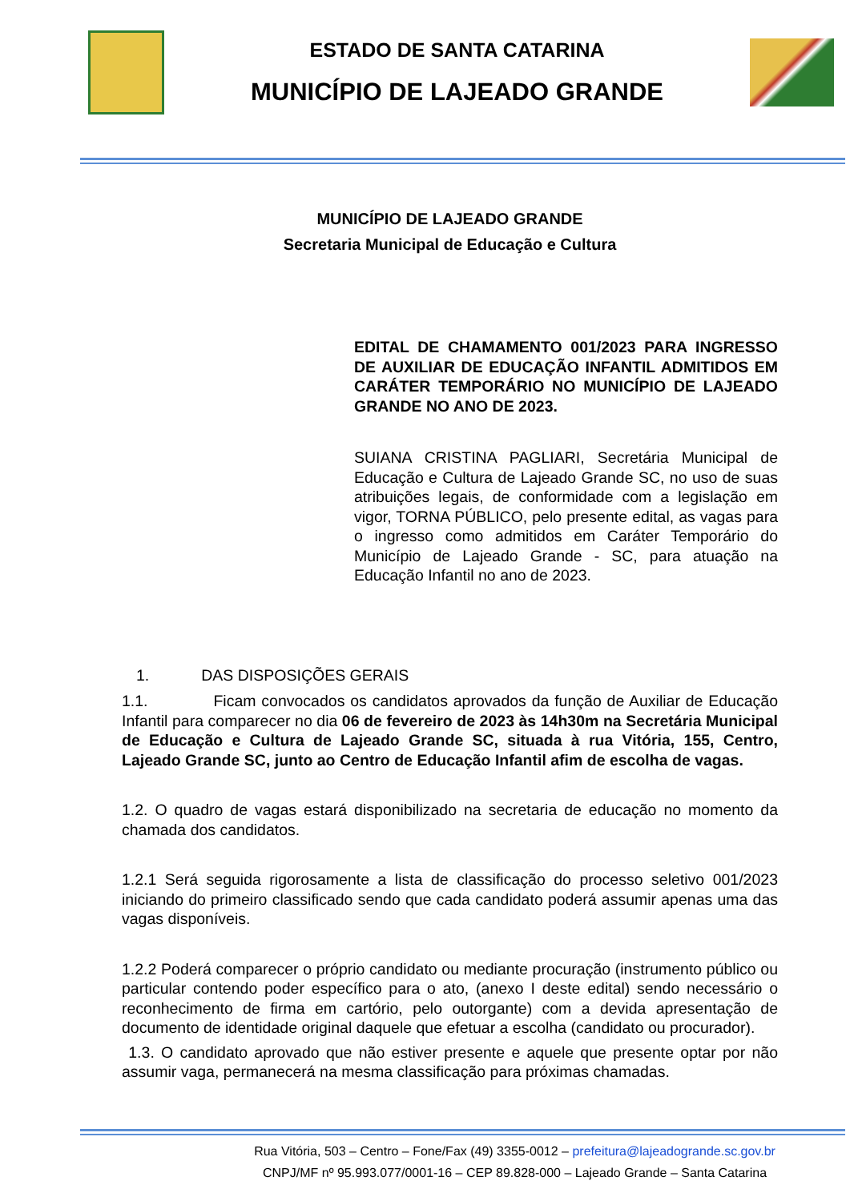ESTADO DE SANTA CATARINA
MUNICÍPIO DE LAJEADO GRANDE
MUNICÍPIO DE LAJEADO GRANDE
Secretaria Municipal de Educação e Cultura
EDITAL DE CHAMAMENTO 001/2023 PARA INGRESSO DE AUXILIAR DE EDUCAÇÃO INFANTIL ADMITIDOS EM CARÁTER TEMPORÁRIO NO MUNICÍPIO DE LAJEADO GRANDE NO ANO DE 2023.
SUIANA CRISTINA PAGLIARI, Secretária Municipal de Educação e Cultura de Lajeado Grande SC, no uso de suas atribuições legais, de conformidade com a legislação em vigor, TORNA PÚBLICO, pelo presente edital, as vagas para o ingresso como admitidos em Caráter Temporário do Município de Lajeado Grande - SC, para atuação na Educação Infantil no ano de 2023.
1. DAS DISPOSIÇÕES GERAIS
1.1. Ficam convocados os candidatos aprovados da função de Auxiliar de Educação Infantil para comparecer no dia 06 de fevereiro de 2023 às 14h30m na Secretária Municipal de Educação e Cultura de Lajeado Grande SC, situada à rua Vitória, 155, Centro, Lajeado Grande SC, junto ao Centro de Educação Infantil afim de escolha de vagas.
1.2. O quadro de vagas estará disponibilizado na secretaria de educação no momento da chamada dos candidatos.
1.2.1 Será seguida rigorosamente a lista de classificação do processo seletivo 001/2023 iniciando do primeiro classificado sendo que cada candidato poderá assumir apenas uma das vagas disponíveis.
1.2.2 Poderá comparecer o próprio candidato ou mediante procuração (instrumento público ou particular contendo poder específico para o ato, (anexo I deste edital) sendo necessário o reconhecimento de firma em cartório, pelo outorgante) com a devida apresentação de documento de identidade original daquele que efetuar a escolha (candidato ou procurador).
1.3. O candidato aprovado que não estiver presente e aquele que presente optar por não assumir vaga, permanecerá na mesma classificação para próximas chamadas.
Rua Vitória, 503 – Centro – Fone/Fax (49) 3355-0012 – prefeitura@lajeadogrande.sc.gov.br
CNPJ/MF nº 95.993.077/0001-16 – CEP 89.828-000 – Lajeado Grande – Santa Catarina